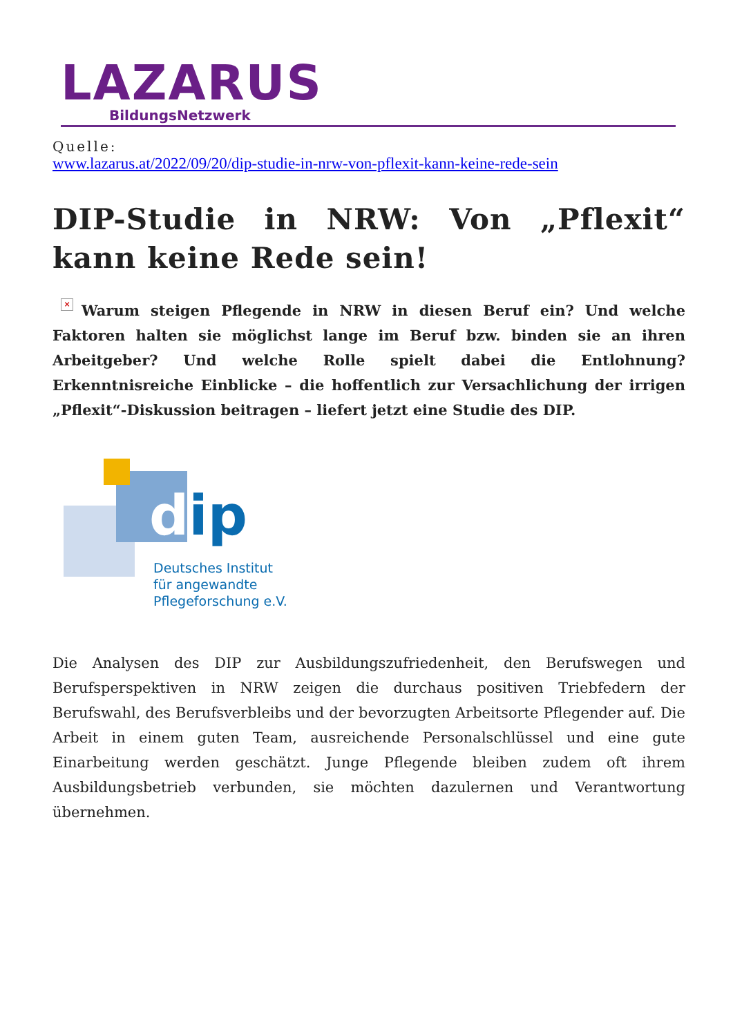LAZARUS
BildungsNetzwerk
Quelle:
www.lazarus.at/2022/09/20/dip-studie-in-nrw-von-pflexit-kann-keine-rede-sein
DIP-Studie in NRW: Von „Pflexit“ kann keine Rede sein!
× Warum steigen Pflegende in NRW in diesen Beruf ein? Und welche Faktoren halten sie möglichst lange im Beruf bzw. binden sie an ihren Arbeitgeber? Und welche Rolle spielt dabei die Entlohnung? Erkenntnisreiche Einblicke – die hoffentlich zur Versachlichung der irrigen „Pflexit“-Diskussion beitragen – liefert jetzt eine Studie des DIP.
dip
Deutsches Institut
für angewandte
Pflegeforschung e.V.
Die Analysen des DIP zur Ausbildungszufriedenheit, den Berufswegen und Berufsperspektiven in NRW zeigen die durchaus positiven Triebfedern der Berufswahl, des Berufsverbleibs und der bevorzugten Arbeitsorte Pflegender auf. Die Arbeit in einem guten Team, ausreichende Personalschlüssel und eine gute Einarbeitung werden geschätzt. Junge Pflegende bleiben zudem oft ihrem Ausbildungsbetrieb verbunden, sie möchten dazulernen und Verantwortung übernehmen.